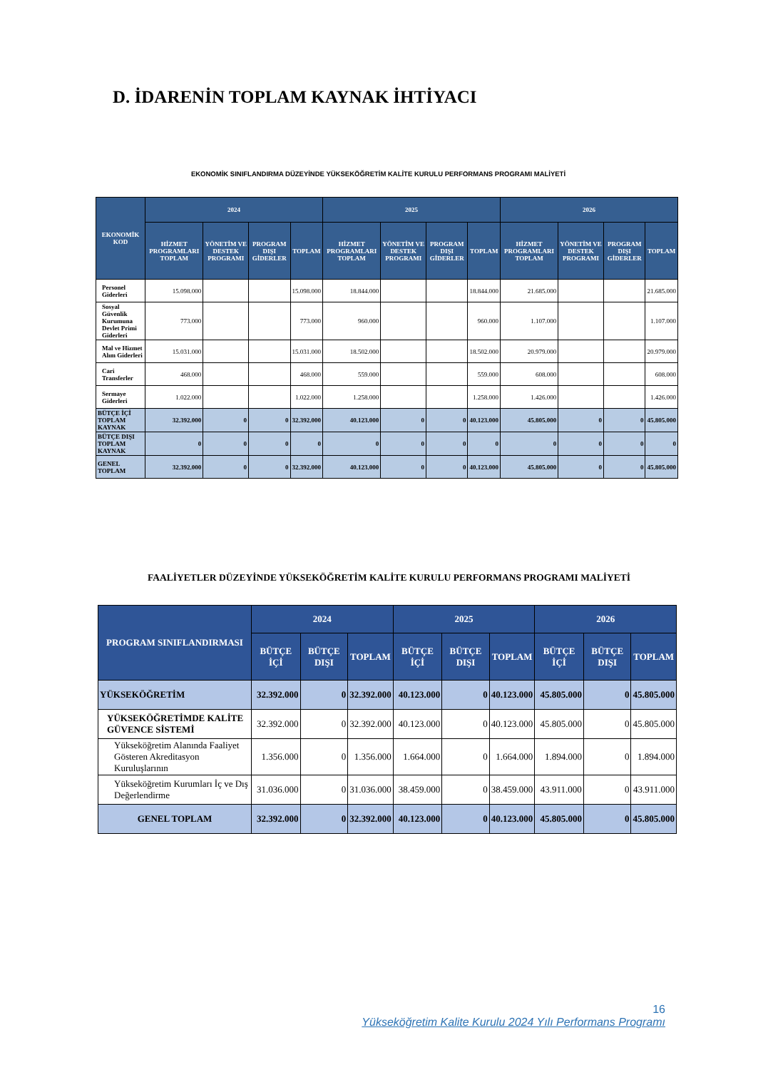D. İDARENİN TOPLAM KAYNAK İHTİYACI
EKONOMİK SINIFLANDIRMA DÜZEYİNDE YÜKSEKÖĞRETİM KALİTE KURULU PERFORMANS PROGRAMI MALİYETİ
| EKONOMİK KOD | 2024 | | | | 2025 | | | | 2026 | | | |
| --- | --- | --- | --- | --- | --- | --- | --- | --- | --- | --- | --- | --- |
| | HİZMET PROGRAMLARI TOPLAM | YÖNETİM VE DESTEK PROGRAMI | PROGRAM DIŞI GİDERLER | TOPLAM | HİZMET PROGRAMLARI TOPLAM | YÖNETİM VE DESTEK PROGRAMI | PROGRAM DIŞI GİDERLER | TOPLAM | HİZMET PROGRAMLARI TOPLAM | YÖNETİM VE DESTEK PROGRAMI | PROGRAM DIŞI GİDERLER | TOPLAM |
| Personel Giderleri | 15.098.000 | | | 15.098.000 | 18.844.000 | | | 18.844.000 | 21.685.000 | | | 21.685.000 |
| Sosyal Güvenlik Kurumuna Devlet Primi Giderleri | 773.000 | | | 773.000 | 960.000 | | | 960.000 | 1.107.000 | | | 1.107.000 |
| Mal ve Hizmet Alım Giderleri | 15.031.000 | | | 15.031.000 | 18.502.000 | | | 18.502.000 | 20.979.000 | | | 20.979.000 |
| Cari Transferler | 468.000 | | | 468.000 | 559.000 | | | 559.000 | 608.000 | | | 608.000 |
| Sermaye Giderleri | 1.022.000 | | | 1.022.000 | 1.258.000 | | | 1.258.000 | 1.426.000 | | | 1.426.000 |
| BÜTÇE İÇİ TOPLAM KAYNAK | 32.392.000 | 0 | 0 | 32.392.000 | 40.123.000 | 0 | 0 | 40.123.000 | 45.805.000 | 0 | 0 | 45.805.000 |
| BÜTÇE DIŞI TOPLAM KAYNAK | 0 | 0 | 0 | 0 | 0 | 0 | 0 | 0 | 0 | 0 | 0 | 0 |
| GENEL TOPLAM | 32.392.000 | 0 | 0 | 32.392.000 | 40.123.000 | 0 | 0 | 40.123.000 | 45.805.000 | 0 | 0 | 45.805.000 |
FAALİYETLER DÜZEYİNDE YÜKSEKÖĞRETİM KALİTE KURULU PERFORMANS PROGRAMI MALİYETİ
| PROGRAM SINIFLANDIRMASI | 2024 | | | 2025 | | | 2026 | | |
| --- | --- | --- | --- | --- | --- | --- | --- | --- | --- |
| | BÜTÇE İÇİ | BÜTÇE DIŞI | TOPLAM | BÜTÇE İÇİ | BÜTÇE DIŞI | TOPLAM | BÜTÇE İÇİ | BÜTÇE DIŞI | TOPLAM |
| YÜKSEKÖĞRETİM | 32.392.000 | 0 | 32.392.000 | 40.123.000 | 0 | 40.123.000 | 45.805.000 | 0 | 45.805.000 |
| YÜKSEKÖĞRETİMDE KALİTE GÜVENCE SİSTEMİ | 32.392.000 | 0 | 32.392.000 | 40.123.000 | 0 | 40.123.000 | 45.805.000 | 0 | 45.805.000 |
| Yükseköğretim Alanında Faaliyet Gösteren Akreditasyon Kuruluşlarının | 1.356.000 | 0 | 1.356.000 | 1.664.000 | 0 | 1.664.000 | 1.894.000 | 0 | 1.894.000 |
| Yükseköğretim Kurumları İç ve Dış Değerlendirme | 31.036.000 | 0 | 31.036.000 | 38.459.000 | 0 | 38.459.000 | 43.911.000 | 0 | 43.911.000 |
| GENEL TOPLAM | 32.392.000 | 0 | 32.392.000 | 40.123.000 | 0 | 40.123.000 | 45.805.000 | 0 | 45.805.000 |
16
Yükseköğretim Kalite Kurulu 2024 Yılı Performans Programı